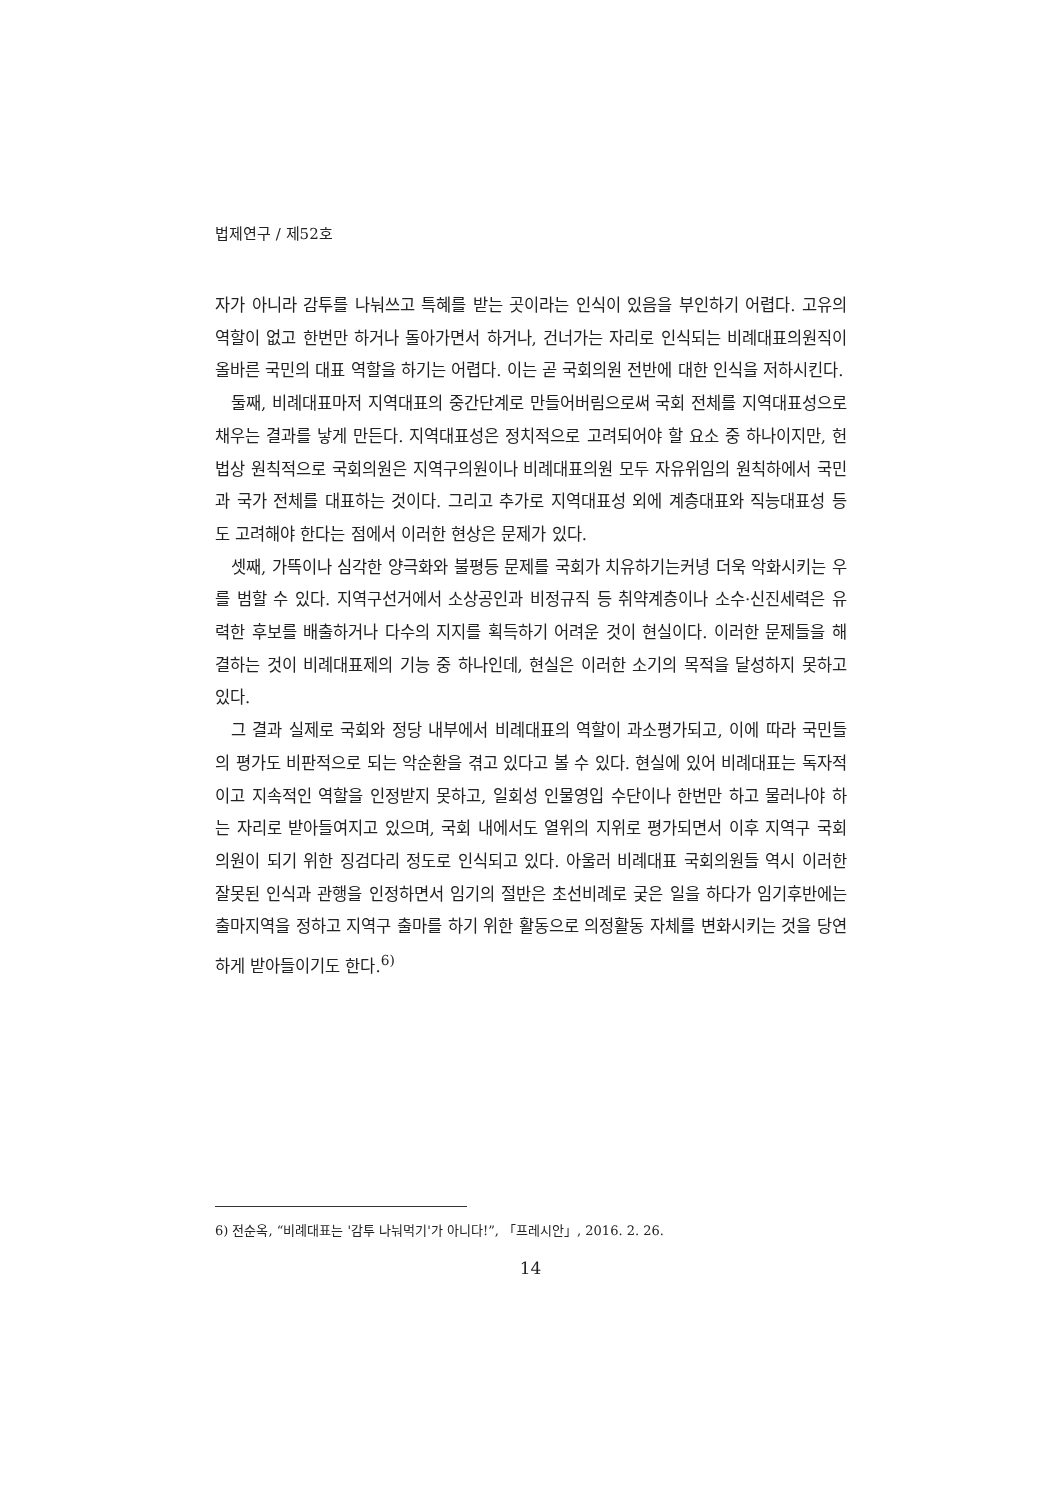법제연구 / 제52호
자가 아니라 감투를 나눠쓰고 특혜를 받는 곳이라는 인식이 있음을 부인하기 어렵다. 고유의 역할이 없고 한번만 하거나 돌아가면서 하거나, 건너가는 자리로 인식되는 비례대표의원직이 올바른 국민의 대표 역할을 하기는 어렵다. 이는 곧 국회의원 전반에 대한 인식을 저하시킨다.
둘째, 비례대표마저 지역대표의 중간단계로 만들어버림으로써 국회 전체를 지역대표성으로 채우는 결과를 낳게 만든다. 지역대표성은 정치적으로 고려되어야 할 요소 중 하나이지만, 헌법상 원칙적으로 국회의원은 지역구의원이나 비례대표의원 모두 자유위임의 원칙하에서 국민과 국가 전체를 대표하는 것이다. 그리고 추가로 지역대표성 외에 계층대표와 직능대표성 등도 고려해야 한다는 점에서 이러한 현상은 문제가 있다.
셋째, 가뜩이나 심각한 양극화와 불평등 문제를 국회가 치유하기는커녕 더욱 악화시키는 우를 범할 수 있다. 지역구선거에서 소상공인과 비정규직 등 취약계층이나 소수·신진세력은 유력한 후보를 배출하거나 다수의 지지를 획득하기 어려운 것이 현실이다. 이러한 문제들을 해결하는 것이 비례대표제의 기능 중 하나인데, 현실은 이러한 소기의 목적을 달성하지 못하고 있다.
그 결과 실제로 국회와 정당 내부에서 비례대표의 역할이 과소평가되고, 이에 따라 국민들의 평가도 비판적으로 되는 악순환을 겪고 있다고 볼 수 있다. 현실에 있어 비례대표는 독자적이고 지속적인 역할을 인정받지 못하고, 일회성 인물영입 수단이나 한번만 하고 물러나야 하는 자리로 받아들여지고 있으며, 국회 내에서도 열위의 지위로 평가되면서 이후 지역구 국회의원이 되기 위한 징검다리 정도로 인식되고 있다. 아울러 비례대표 국회의원들 역시 이러한 잘못된 인식과 관행을 인정하면서 임기의 절반은 초선비례로 궂은 일을 하다가 임기후반에는 출마지역을 정하고 지역구 출마를 하기 위한 활동으로 의정활동 자체를 변화시키는 것을 당연하게 받아들이기도 한다.<sup>6)</sup>
6) 전순옥, “비례대표는 '감투 나눠먹기'가 아니다!”, 「프레시안」, 2016. 2. 26.
14